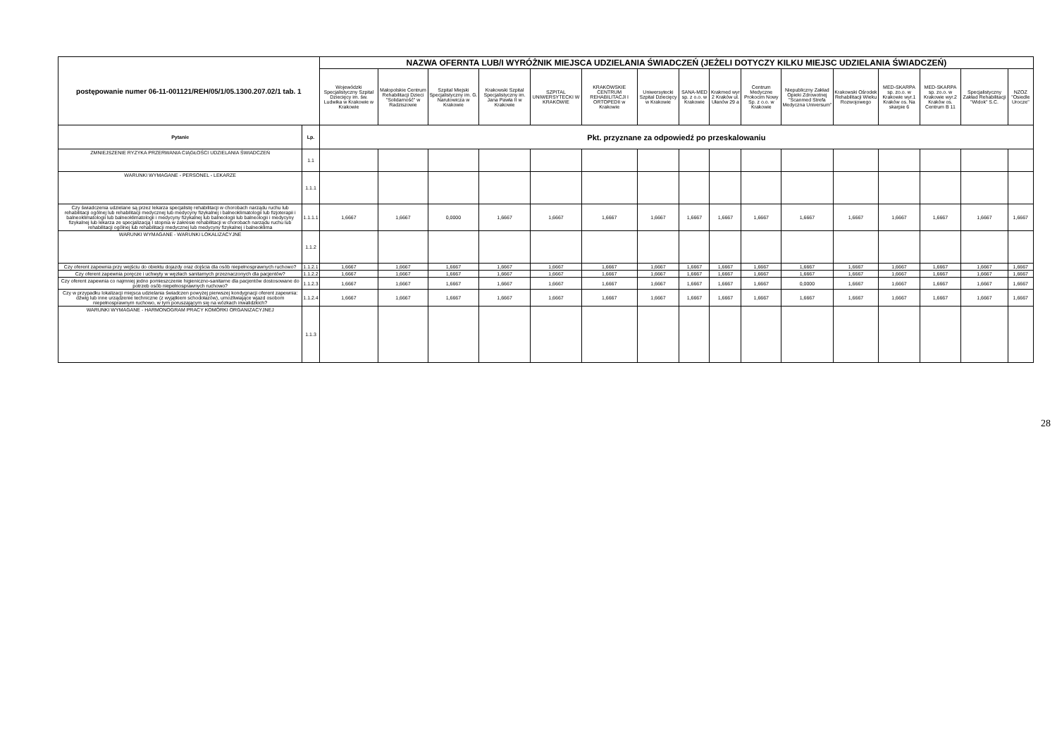| postępowanie numer 06-11-001121/REH/05/1/05.1300.207.02/1 tab. 1 | | NAZWA OFERNTA LUB/I WYRÓŻNIK MIEJSCA UDZIELANIA ŚWIADCZEŃ (JEŻELI DOTYCZY KILKU MIEJSC UDZIELANIA ŚWIADCZEŃ) | | | | | | | | | | | | | | | |
| --- | --- | --- | --- | --- | --- | --- | --- | --- | --- | --- | --- | --- | --- | --- | --- | --- | --- |
| | | Wojewódzki Specjalistyczny Szpital Dziecięcy im. św. Ludwika w Krakowie w Krakowie | Małopolskie Centrum Rehabilitacji Dzieci "Solidarność" w Radziszowie | Szpital Miejski Specjalistyczny im. G. Narutowicza w Krakowie | Krakowski Szpital Specjalistyczny im. Jana Pawła II w Krakowie | SZPITAL UNIWERSYTECKI W KRAKOWIE | KRAKOWSKIE CENTRUM REHABILITACJI I ORTOPEDII w Krakowie | Uniwersytecki Szpital Dziecięcy w Krakowie | SANA-MED sp. z o.o. w Krakowie | Krakmed wyr 2 Kraków ul. Ułanów 29 a | Centrum Medyczne Prokocim Nowy Sp. z o.o. w Krakowie | Niepubliczny Zakład Opieki Zdrowotnej "Scanmed Strefa Medyczna Universum" | Krakowski Ośrodek Rehabilitacji Wieku Rozwojowego | MED-SKARPA sp. zo.o. w Krakowie wyr.1 Kraków os. Na skarpie 6 | MED-SKARPA sp. zo.o. w Krakowie wyr.2 Kraków os. Centrum B 11 | Specjalistyczny Zakład Rehabilitacji "Widok" S.C. | NZOZ "Osiedle Urocze" |
| Pytanie | Lp. | Pkt. przyznane za odpowiedź po przeskalowaniu | | | | | | | | | | | | | | | |
| ZMNIEJSZENIE RYZYKA PRZERWANIA CIĄGŁOŚCI UDZIELANIA ŚWIADCZEŃ | 1.1 | | | | | | | | | | | | | | | | |
| WARUNKI WYMAGANE - PERSONEL - LEKARZE | 1.1.1 | | | | | | | | | | | | | | | | |
| Czy świadczenia udzielane są przez lekarza specjalistę rehabilitacji w chorobach narządu ruchu lub rehabilitacji ogólnej lub rehabilitacji medycznej lub medycyny fizykalnej i balneoklimatologii lub fizjoterapii i balneoklimatologii lub balneoklimatologii i medycyny fizykalnej lub balneologii lub balneologii i medycyny fizykalnej lub lekarza ze specjalizacją I stopnia w zakresie rehabilitacji w chorobach narządu ruchu lub rehabilitacji ogólnej lub rehabilitacji medycznej lub medycyny fizykalnej i balneoklima | 1.1.1.1 | 1,6667 | 1,6667 | 0,0000 | 1,6667 | 1,6667 | 1,6667 | 1,6667 | 1,6667 | 1,6667 | 1,6667 | 1,6667 | 1,6667 | 1,6667 | 1,6667 | 1,6667 | 1,6667 |
| WARUNKI WYMAGANE - WARUNKI LOKALIZACYJNE | 1.1.2 | | | | | | | | | | | | | | | | |
| Czy oferent zapewnia przy wejściu do obiektu dojazdy oraz dojścia dla osób niepełnosprawnych ruchowo? | 1.1.2.1 | 1,6667 | 1,6667 | 1,6667 | 1,6667 | 1,6667 | 1,6667 | 1,6667 | 1,6667 | 1,6667 | 1,6667 | 1,6667 | 1,6667 | 1,6667 | 1,6667 | 1,6667 | 1,6667 |
| Czy oferent zapewnia poręcze i uchwyty w węzłach sanitarnych przeznaczonych dla pacjentów? | 1.1.2.2 | 1,6667 | 1,6667 | 1,6667 | 1,6667 | 1,6667 | 1,6667 | 1,6667 | 1,6667 | 1,6667 | 1,6667 | 1,6667 | 1,6667 | 1,6667 | 1,6667 | 1,6667 | 1,6667 |
| Czy oferent zapewnia co najmniej jedno pomieszczenie higieniczno-sanitarne dla pacjentów dostosowane do potrzeb osób niepełnosprawnych ruchowo? | 1.1.2.3 | 1,6667 | 1,6667 | 1,6667 | 1,6667 | 1,6667 | 1,6667 | 1,6667 | 1,6667 | 1,6667 | 1,6667 | 0,0000 | 1,6667 | 1,6667 | 1,6667 | 1,6667 | 1,6667 |
| Czy w przypadku lokalizacji miejsca udzielania świadczen powyżej pierwszej kondygnacji oferent zapewnia: dźwig lub inne urządzenie techniczne (z wyjątkiem schodołazów), umożliwiające wjazd osobom niepełnosprawnym ruchowo, w tym poruszającym się na wózkach inwalidzkich? | 1.1.2.4 | 1,6667 | 1,6667 | 1,6667 | 1,6667 | 1,6667 | 1,6667 | 1,6667 | 1,6667 | 1,6667 | 1,6667 | 1,6667 | 1,6667 | 1,6667 | 1,6667 | 1,6667 | 1,6667 |
| WARUNKI WYMAGANE - HARMONOGRAM PRACY KOMÓRKI ORGANIZACYJNEJ | 1.1.3 | | | | | | | | | | | | | | | | |
28